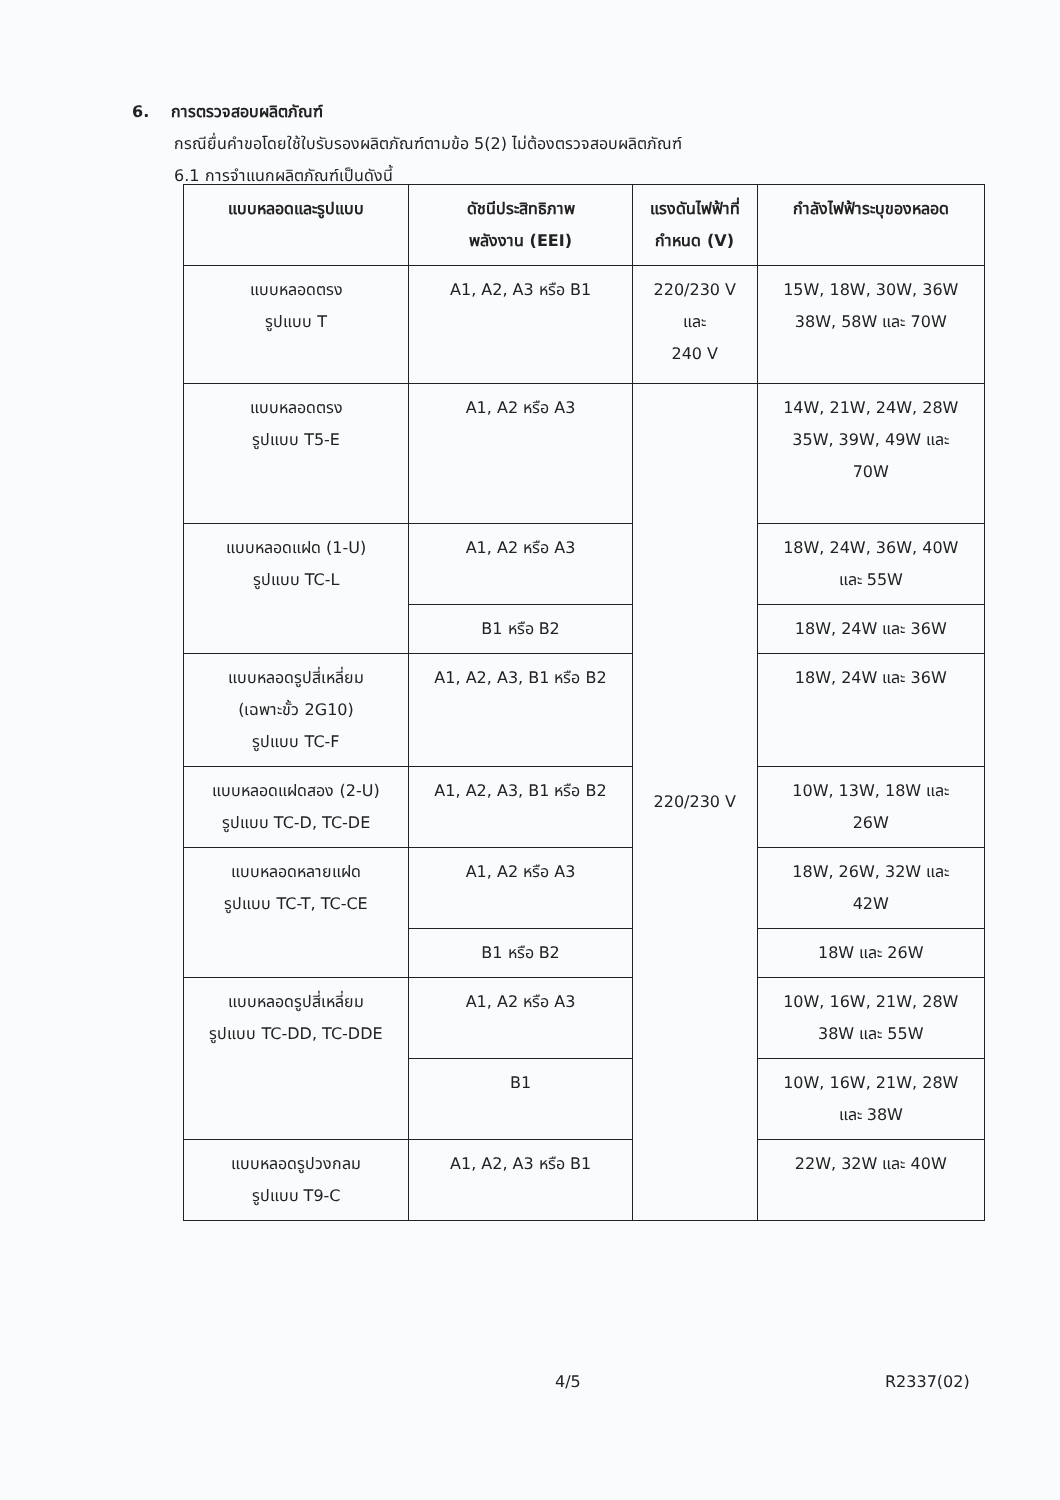6. การตรวจสอบผลิตภัณฑ์
กรณียื่นคำขอโดยใช้ใบรับรองผลิตภัณฑ์ตามข้อ 5(2) ไม่ต้องตรวจสอบผลิตภัณฑ์
6.1 การจำแนกผลิตภัณฑ์เป็นดังนี้
| แบบหลอดและรูปแบบ | ดัชนีประสิทธิภาพ พลังงาน (EEI) | แรงดันไฟฟ้าที่ กำหนด (V) | กำลังไฟฟ้าระบุของหลอด |
| --- | --- | --- | --- |
| แบบหลอดตรง รูปแบบ T | A1, A2, A3 หรือ B1 | 220/230 V และ 240 V | 15W, 18W, 30W, 36W 38W, 58W และ 70W |
| แบบหลอดตรง รูปแบบ T5-E | A1, A2 หรือ A3 | 220/230 V | 14W, 21W, 24W, 28W 35W, 39W, 49W และ 70W |
| แบบหลอดแฝด (1-U) รูปแบบ TC-L | A1, A2 หรือ A3 | | 18W, 24W, 36W, 40W และ 55W |
| | B1 หรือ B2 | | 18W, 24W และ 36W |
| แบบหลอดรูปสี่เหลี่ยม (เฉพาะขั้ว 2G10) รูปแบบ TC-F | A1, A2, A3, B1 หรือ B2 | | 18W, 24W และ 36W |
| แบบหลอดแฝดสอง (2-U) รูปแบบ TC-D, TC-DE | A1, A2, A3, B1 หรือ B2 | | 10W, 13W, 18W และ 26W |
| แบบหลอดหลายแฝด รูปแบบ TC-T, TC-CE | A1, A2 หรือ A3 | | 18W, 26W, 32W และ 42W |
| | B1 หรือ B2 | | 18W และ 26W |
| แบบหลอดรูปสี่เหลี่ยม รูปแบบ TC-DD, TC-DDE | A1, A2 หรือ A3 | | 10W, 16W, 21W, 28W 38W และ 55W |
| | B1 | | 10W, 16W, 21W, 28W และ 38W |
| แบบหลอดรูปวงกลม รูปแบบ T9-C | A1, A2, A3 หรือ B1 | | 22W, 32W และ 40W |
4/5 R2337(02)